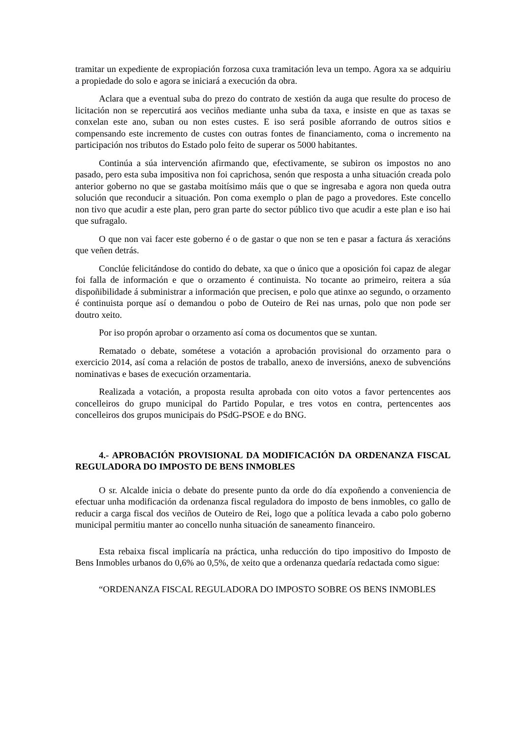tramitar un expediente de expropiación forzosa cuxa tramitación leva un tempo. Agora xa se adquiriu a propiedade do solo e agora se iniciará a execución da obra.
Aclara que a eventual suba do prezo do contrato de xestión da auga que resulte do proceso de licitación non se repercutirá aos veciños mediante unha suba da taxa, e insiste en que as taxas se conxelan este ano, suban ou non estes custes. E iso será posible aforrando de outros sitios e compensando este incremento de custes con outras fontes de financiamento, coma o incremento na participación nos tributos do Estado polo feito de superar os 5000 habitantes.
Continúa a súa intervención afirmando que, efectivamente, se subiron os impostos no ano pasado, pero esta suba impositiva non foi caprichosa, senón que resposta a unha situación creada polo anterior goberno no que se gastaba moitísimo máis que o que se ingresaba e agora non queda outra solución que reconducir a situación. Pon coma exemplo o plan de pago a provedores. Este concello non tivo que acudir a este plan, pero gran parte do sector público tivo que acudir a este plan e iso hai que sufragalo.
O que non vai facer este goberno é o de gastar o que non se ten e pasar a factura ás xeracións que veñen detrás.
Conclúe felicitándose do contido do debate, xa que o único que a oposición foi capaz de alegar foi falla de información e que o orzamento é continuista. No tocante ao primeiro, reitera a súa dispoñibilidade á subministrar a información que precisen, e polo que atinxe ao segundo, o orzamento é continuista porque así o demandou o pobo de Outeiro de Rei nas urnas, polo que non pode ser doutro xeito.
Por iso propón aprobar o orzamento así coma os documentos que se xuntan.
Rematado o debate, sométese a votación a aprobación provisional do orzamento para o exercicio 2014, así coma a relación de postos de traballo, anexo de inversións, anexo de subvencións nominativas e bases de execución orzamentaria.
Realizada a votación, a proposta resulta aprobada con oito votos a favor pertencentes aos concelleiros do grupo municipal do Partido Popular, e tres votos en contra, pertencentes aos concelleiros dos grupos municipais do PSdG-PSOE e do BNG.
4.- APROBACIÓN PROVISIONAL DA MODIFICACIÓN DA ORDENANZA FISCAL REGULADORA DO IMPOSTO DE BENS INMOBLES
O sr. Alcalde inicia o debate do presente punto da orde do día expoñendo a conveniencia de efectuar unha modificación da ordenanza fiscal reguladora do imposto de bens inmobles, co gallo de reducir a carga fiscal dos veciños de Outeiro de Rei, logo que a política levada a cabo polo goberno municipal permitiu manter ao concello nunha situación de saneamento financeiro.
Esta rebaixa fiscal implicaría na práctica, unha reducción do tipo impositivo do Imposto de Bens Inmobles urbanos do 0,6% ao 0,5%, de xeito que a ordenanza quedaría redactada como sigue:
“ORDENANZA FISCAL REGULADORA DO IMPOSTO SOBRE OS BENS INMOBLES